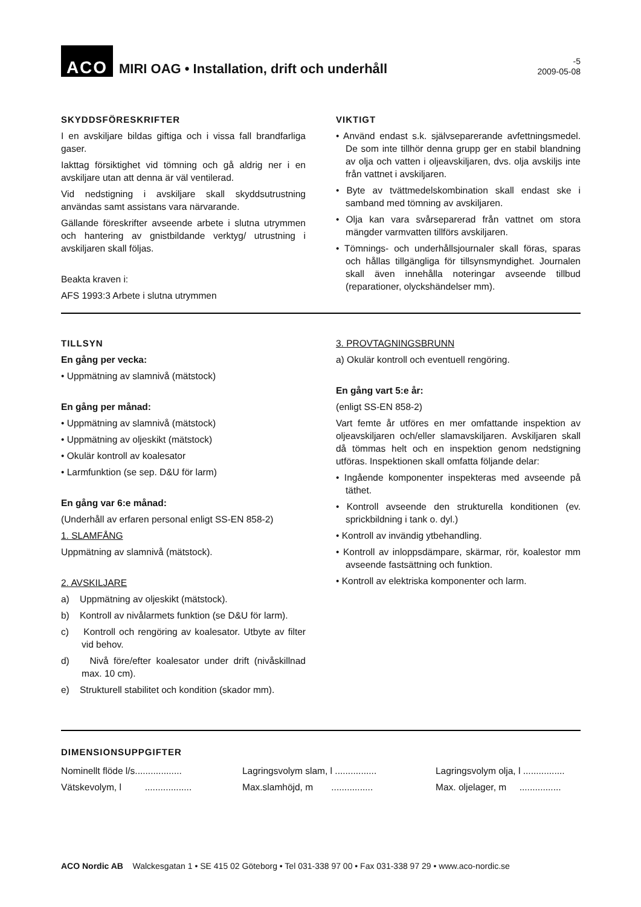ACO
MIRI OAG • Installation, drift och underhåll
-5
2009-05-08
SKYDDSFÖRESKRIFTER
I en avskiljare bildas giftiga och i vissa fall brandfarliga gaser.
Iakttag försiktighet vid tömning och gå aldrig ner i en avskiljare utan att denna är väl ventilerad.
Vid nedstigning i avskiljare skall skyddsutrustning användas samt assistans vara närvarande.
Gällande föreskrifter avseende arbete i slutna utrymmen och hantering av gnistbildande verktyg/ utrustning i avskiljaren skall följas.
Beakta kraven i:
AFS 1993:3 Arbete i slutna utrymmen
VIKTIGT
• Använd endast s.k. självseparerande avfettningsmedel. De som inte tillhör denna grupp ger en stabil blandning av olja och vatten i oljeavskiljaren, dvs. olja avskiljs inte från vattnet i avskiljaren.
• Byte av tvättmedelskombination skall endast ske i samband med tömning av avskiljaren.
• Olja kan vara svårseparerad från vattnet om stora mängder varmvatten tillförs avskiljaren.
• Tömnings- och underhållsjournaler skall föras, sparas och hållas tillgängliga för tillsynsmyndighet. Journalen skall även innehålla noteringar avseende tillbud (reparationer, olyckshändelser mm).
TILLSYN
En gång per vecka:
• Uppmätning av slamnivå (mätstock)
En gång per månad:
• Uppmätning av slamnivå (mätstock)
• Uppmätning av oljeskikt (mätstock)
• Okulär kontroll av koalesator
• Larmfunktion (se sep. D&U för larm)
En gång var 6:e månad:
(Underhåll av erfaren personal enligt SS-EN 858-2)
1. SLAMFÅNG
Uppmätning av slamnivå (mätstock).
2. AVSKILJARE
a) Uppmätning av oljeskikt (mätstock).
b) Kontroll av nivålarmets funktion (se D&U för larm).
c) Kontroll och rengöring av koalesator. Utbyte av filter vid behov.
d) Nivå före/efter koalesator under drift (nivåskillnad max. 10 cm).
e) Strukturell stabilitet och kondition (skador mm).
3. PROVTAGNINGSBRUNN
a) Okulär kontroll och eventuell rengöring.
En gång vart 5:e år:
(enligt SS-EN 858-2)
Vart femte år utföres en mer omfattande inspektion av oljeavskiljaren och/eller slamavskiljaren. Avskiljaren skall då tömmas helt och en inspektion genom nedstigning utföras. Inspektionen skall omfatta följande delar:
• Ingående komponenter inspekteras med avseende på täthet.
• Kontroll avseende den strukturella konditionen (ev. sprickbildning i tank o. dyl.)
• Kontroll av invändig ytbehandling.
• Kontroll av inloppsdämpare, skärmar, rör, koalestor mm avseende fastsättning och funktion.
• Kontroll av elektriska komponenter och larm.
DIMENSIONSUPPGIFTER
Nominellt flöde l/s..................
Lagringsvolym slam, l ................
Lagringsvolym olja, l ................
Vätskevolym, l ..................
Max.slamhöjd, m ................
Max. oljelager, m ................
ACO Nordic AB Walckesgatan 1 • SE 415 02 Göteborg • Tel 031-338 97 00 • Fax 031-338 97 29 • www.aco-nordic.se